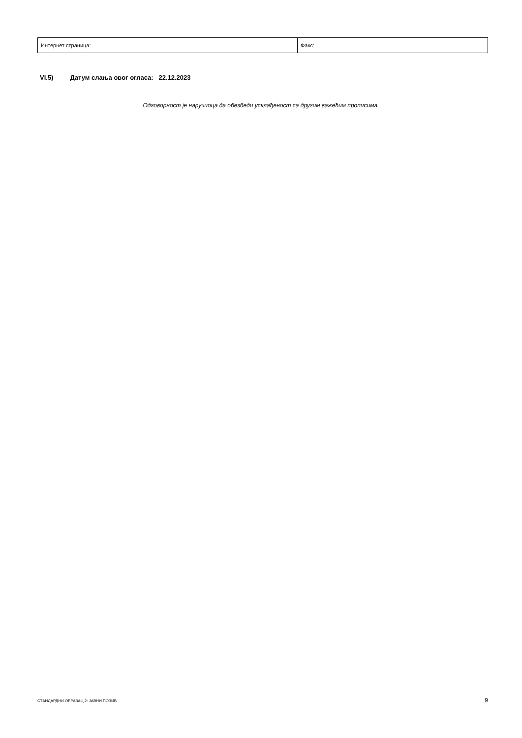| Интернет страница: | Факс: |
VI.5) Датум слања овог огласа: 22.12.2023
Одговорност је наручиоца да обезбеди усклађеност са другим важећим прописима.
СТАНДАРДНИ ОБРАЗАЦ 2: ЈАВНИ ПОЗИВ 9